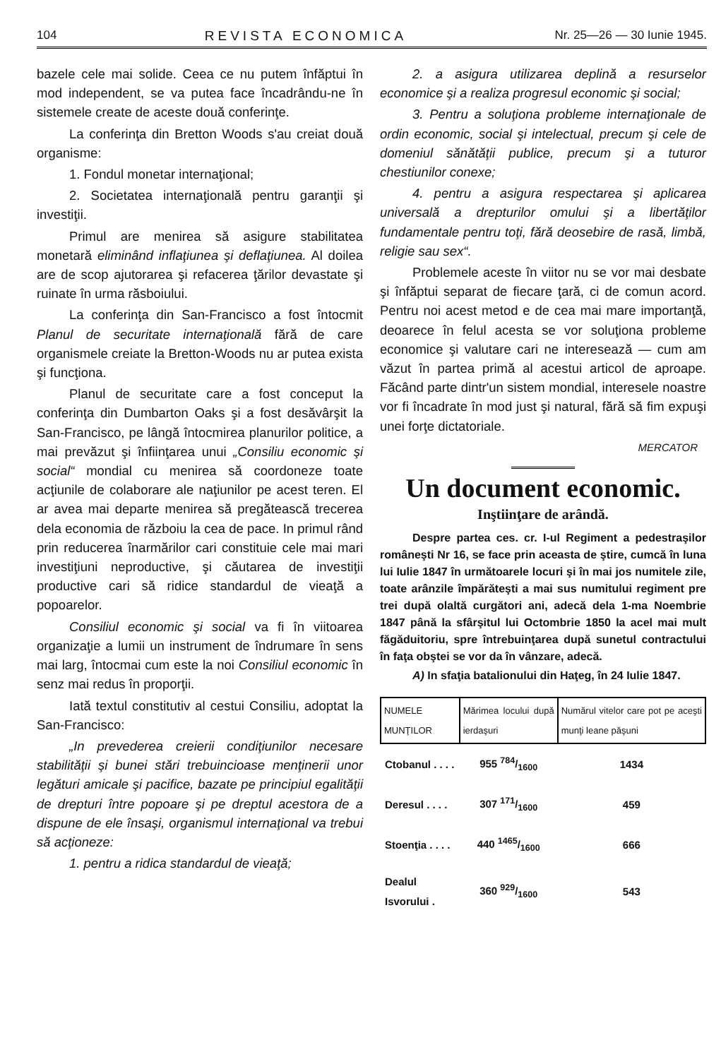104 REVISTA ECONOMICA Nr. 25—26 — 30 Iunie 1945.
bazele cele mai solide. Ceea ce nu putem înfăptui în mod independent, se va putea face încadrându-ne în sistemele create de aceste două conferinţe.
La conferinţa din Bretton Woods s'au creiat două organisme:
1. Fondul monetar internaţional;
2. Societatea internaţională pentru garanţii şi investiţii.
Primul are menirea să asigure stabilitatea monetară eliminând inflaţiunea şi deflaţiunea. Al doilea are de scop ajutorarea şi refacerea ţărilor devastate şi ruinate în urma răsboiului.
La conferinţa din San-Francisco a fost întocmit Planul de securitate internaţională fără de care organismele creiate la Bretton-Woods nu ar putea exista şi funcţiona.
Planul de securitate care a fost conceput la conferinţa din Dumbarton Oaks şi a fost desăvârşit la San-Francisco, pe lângă întocmirea planurilor politice, a mai prevăzut şi înfiinţarea unui „Consiliu economic şi social“ mondial cu menirea să coordoneze toate acţiunile de colaborare ale naţiunilor pe acest teren. El ar avea mai departe menirea să pregătească trecerea dela economia de războiu la cea de pace. In primul rând prin reducerea înarmărilor cari constituie cele mai mari investiţiuni neproductive, şi căutarea de investiţii productive cari să ridice standardul de vieaţă a popoarelor.
Consiliul economic şi social va fi în viitoarea organizaţie a lumii un instrument de îndrumare în sens mai larg, întocmai cum este la noi Consiliul economic în senz mai redus în proporţii.
Iată textul constitutiv al cestui Consiliu, adoptat la San-Francisco:
„In prevederea creierii condiţiunilor necesare stabilităţii şi bunei stări trebuincioase menţinerii unor legături amicale şi pacifice, bazate pe principiul egalităţii de drepturi între popoare şi pe dreptul acestora de a dispune de ele însaşi, organismul internaţional va trebui să acţioneze:
1. pentru a ridica standardul de vieaţă;
2. a asigura utilizarea deplină a resurselor economice şi a realiza progresul economic şi social;
3. Pentru a soluţiona probleme internaţionale de ordin economic, social şi intelectual, precum şi cele de domeniul sănătăţii publice, precum şi a tuturor chestiunilor conexe;
4. pentru a asigura respectarea şi aplicarea universală a drepturilor omului şi a libertăţilor fundamentale pentru toţi, fără deosebire de rasă, limbă, religie sau sex“.
Problemele aceste în viitor nu se vor mai desbate şi înfăptui separat de fiecare ţară, ci de comun acord. Pentru noi acest metod e de cea mai mare importanţă, deoarece în felul acesta se vor soluţiona probleme economice şi valutare cari ne interesează — cum am văzut în partea primă al acestui articol de aproape. Făcând parte dintr'un sistem mondial, interesele noastre vor fi încadrate în mod just şi natural, fără să fim expuşi unei forţe dictatoriale.
MERCATOR
Un document economic.
Inştiinţare de arândă.
Despre partea ces. cr. I-ul Regiment a pedestraşilor româneşti Nr 16, se face prin aceasta de ştire, cumcă în luna lui Iulie 1847 în următoarele locuri şi în mai jos numitele zile, toate arânzile împărăteşti a mai sus numitului regiment pre trei după olaltă curgători ani, adecă dela 1-ma Noembrie 1847 până la sfârşitul lui Octombrie 1850 la acel mai mult făgăduitoriu, spre întrebuinţarea după sunetul contractului în faţa obştei se vor da în vânzare, adecă.
A) In sfaţia batalionului din Haţeg, în 24 Iulie 1847.
| NUMELE MUNŢILOR | Mărimea locului după ierdaşuri | Numărul vitelor care pot pe aceşti munţi leane păşuni |
| --- | --- | --- |
| Ctobanul . . . . | 955 784/1600 | 1434 |
| Deresul . . . . | 307 171/1600 | 459 |
| Stoenţia . . . . | 440 1465/1600 | 666 |
| Dealul Isvorului . | 360 929/1600 | 543 |